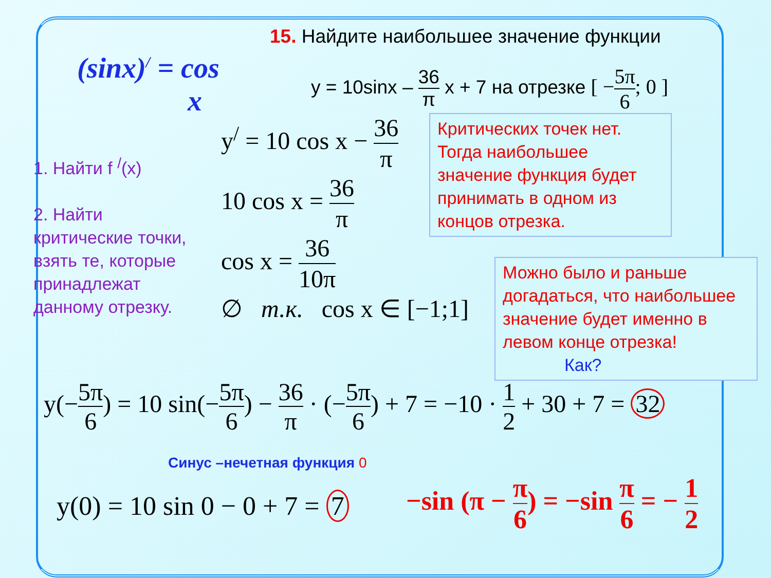(sinx)<sup>/</sup> = cos
x
15. Найдите наибольшее значение функции
y = 10sinx – 36 π x + 7 на отрезке [ −5π 6; 0 ]
1. Найти f <sup>/</sup>(x)
2. Найти
критические точки,
взять те, которые
принадлежат
данному отрезку.
y<sup>/</sup> = 10 cos x − 36 π
10 cos x = 36 π
cos x = 36 10π
∅ т.к. cos x ∈ [−1;1]
Критических точек нет. Тогда наибольшее значение функция будет принимать в одном из концов отрезка.
Можно было и раньше догадаться, что наибольшее значение будет именно в левом конце отрезка! Как?
y(−5π 6) = 10 sin(−5π 6) − 36 π · (−5π 6) + 7 = −10 · 1 2 + 30 + 7 = 32
Синус –нечетная функция 0
y(0) = 10 sin 0 − 0 + 7 = 7
−sin (π − π 6) = −sin π 6 = − 1 2